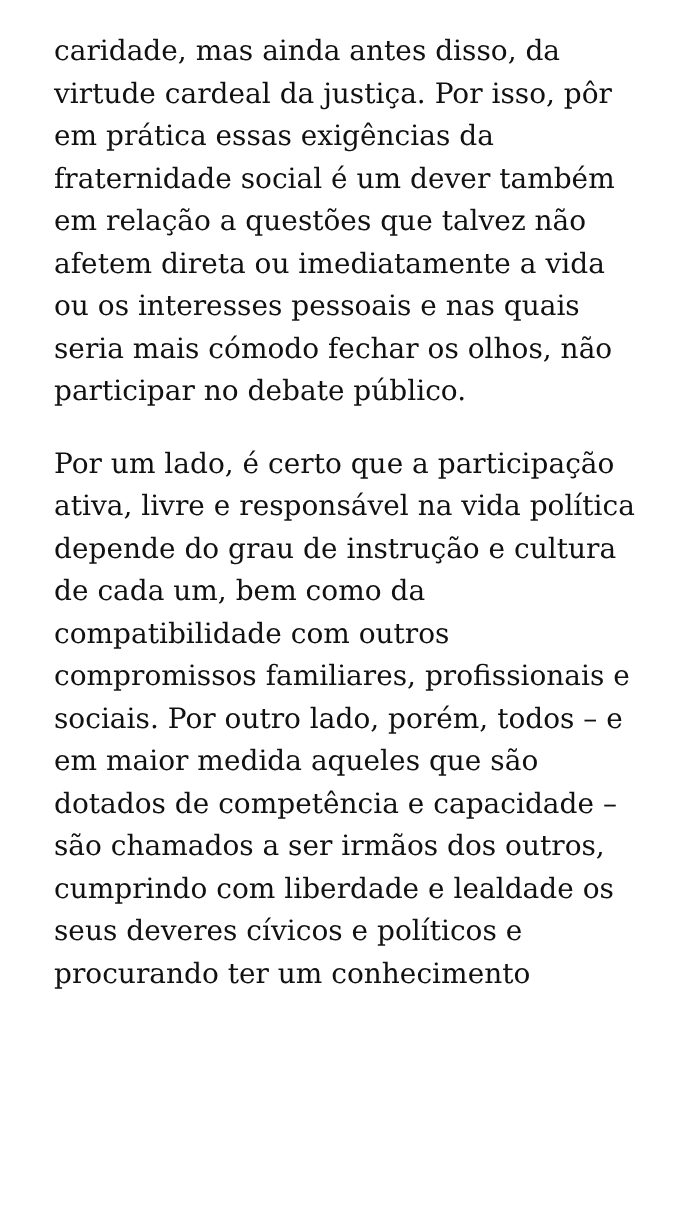caridade, mas ainda antes disso, da virtude cardeal da justiça. Por isso, pôr em prática essas exigências da fraternidade social é um dever também em relação a questões que talvez não afetem direta ou imediatamente a vida ou os interesses pessoais e nas quais seria mais cómodo fechar os olhos, não participar no debate público.
Por um lado, é certo que a participação ativa, livre e responsável na vida política depende do grau de instrução e cultura de cada um, bem como da compatibilidade com outros compromissos familiares, profissionais e sociais. Por outro lado, porém, todos – e em maior medida aqueles que são dotados de competência e capacidade – são chamados a ser irmãos dos outros, cumprindo com liberdade e lealdade os seus deveres cívicos e políticos e procurando ter um conhecimento